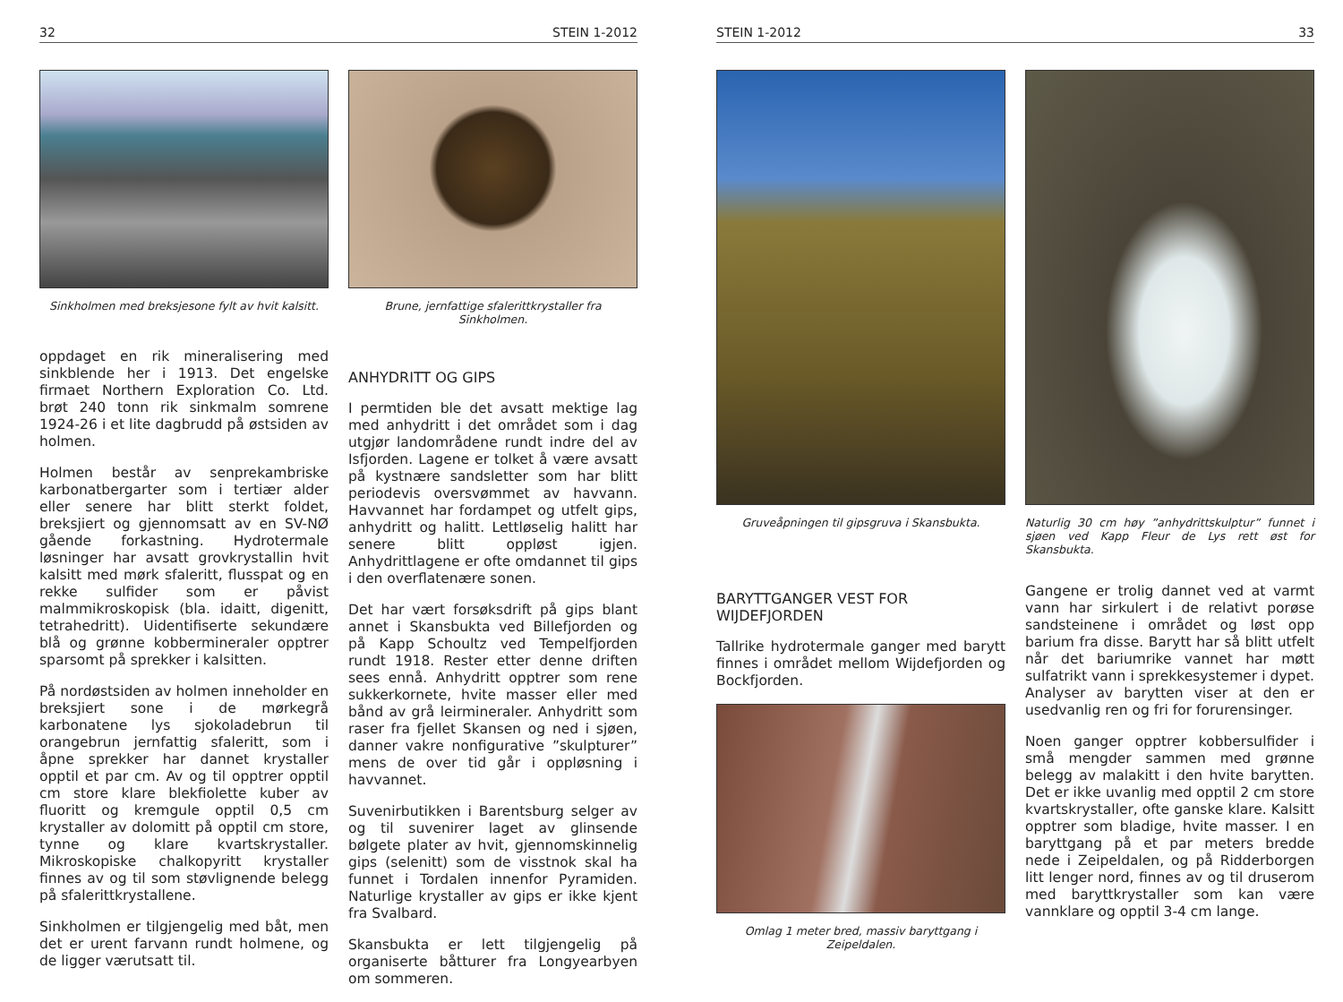32 STEIN 1-2012
Sinkholmen med breksjesone fylt av hvit kalsitt.
oppdaget en rik mineralisering med sinkblende her i 1913. Det engelske firmaet Northern Exploration Co. Ltd. brøt 240 tonn rik sinkmalm somrene 1924-26 i et lite dagbrudd på østsiden av holmen.
Holmen består av senprekambriske karbonatbergarter som i tertiær alder eller senere har blitt sterkt foldet, breksjiert og gjennomsatt av en SV-NØ gående forkastning. Hydrotermale løsninger har avsatt grovkrystallin hvit kalsitt med mørk sfaleritt, flusspat og en rekke sulfider som er påvist malmmikroskopisk (bla. idaitt, digenitt, tetrahedritt). Uidentifiserte sekundære blå og grønne kobbermineraler opptrer sparsomt på sprekker i kalsitten.
På nordøstsiden av holmen inneholder en breksjiert sone i de mørkegrå karbonatene lys sjokoladebrun til orangebrun jernfattig sfaleritt, som i åpne sprekker har dannet krystaller opptil et par cm. Av og til opptrer opptil cm store klare blekfiolette kuber av fluoritt og kremgule opptil 0,5 cm krystaller av dolomitt på opptil cm store, tynne og klare kvartskrystaller. Mikroskopiske chalkopyritt krystaller finnes av og til som støvlignende belegg på sfalerittkrystallene.
Sinkholmen er tilgjengelig med båt, men det er urent farvann rundt holmene, og de ligger værutsatt til.
Brune, jernfattige sfalerittkrystaller fra Sinkholmen.
ANHYDRITT OG GIPS
I permtiden ble det avsatt mektige lag med anhydritt i det området som i dag utgjør landområdene rundt indre del av Isfjorden. Lagene er tolket å være avsatt på kystnære sandsletter som har blitt periodevis oversvømmet av havvann. Havvannet har fordampet og utfelt gips, anhydritt og halitt. Lettløselig halitt har senere blitt oppløst igjen. Anhydrittlagene er ofte omdannet til gips i den overflatenære sonen.
Det har vært forsøksdrift på gips blant annet i Skansbukta ved Billefjorden og på Kapp Schoultz ved Tempelfjorden rundt 1918. Rester etter denne driften sees ennå. Anhydritt opptrer som rene sukkerkornete, hvite masser eller med bånd av grå leirmineraler. Anhydritt som raser fra fjellet Skansen og ned i sjøen, danner vakre nonfigurative ”skulpturer” mens de over tid går i oppløsning i havvannet.
Suvenirbutikken i Barentsburg selger av og til suvenirer laget av glinsende bølgete plater av hvit, gjennomskinnelig gips (selenitt) som de visstnok skal ha funnet i Tordalen innenfor Pyramiden. Naturlige krystaller av gips er ikke kjent fra Svalbard.
Skansbukta er lett tilgjengelig på organiserte båtturer fra Longyearbyen om sommeren.
STEIN 1-2012 33
Gruveåpningen til gipsgruva i Skansbukta.
BARYTTGANGER VEST FOR WIJDEFJORDEN
Tallrike hydrotermale ganger med barytt finnes i området mellom Wijdefjorden og Bockfjorden.
Omlag 1 meter bred, massiv baryttgang i Zeipeldalen.
Naturlig 30 cm høy ”anhydrittskulptur” funnet i sjøen ved Kapp Fleur de Lys rett øst for Skansbukta.
Gangene er trolig dannet ved at varmt vann har sirkulert i de relativt porøse sandsteinene i området og løst opp barium fra disse. Barytt har så blitt utfelt når det bariumrike vannet har møtt sulfatrikt vann i sprekkesystemer i dypet. Analyser av barytten viser at den er usedvanlig ren og fri for forurensinger.
Noen ganger opptrer kobbersulfider i små mengder sammen med grønne belegg av malakitt i den hvite barytten. Det er ikke uvanlig med opptil 2 cm store kvartskrystaller, ofte ganske klare. Kalsitt opptrer som bladige, hvite masser. I en baryttgang på et par meters bredde nede i Zeipeldalen, og på Ridderborgen litt lenger nord, finnes av og til druserom med baryttkrystaller som kan være vannklare og opptil 3-4 cm lange.